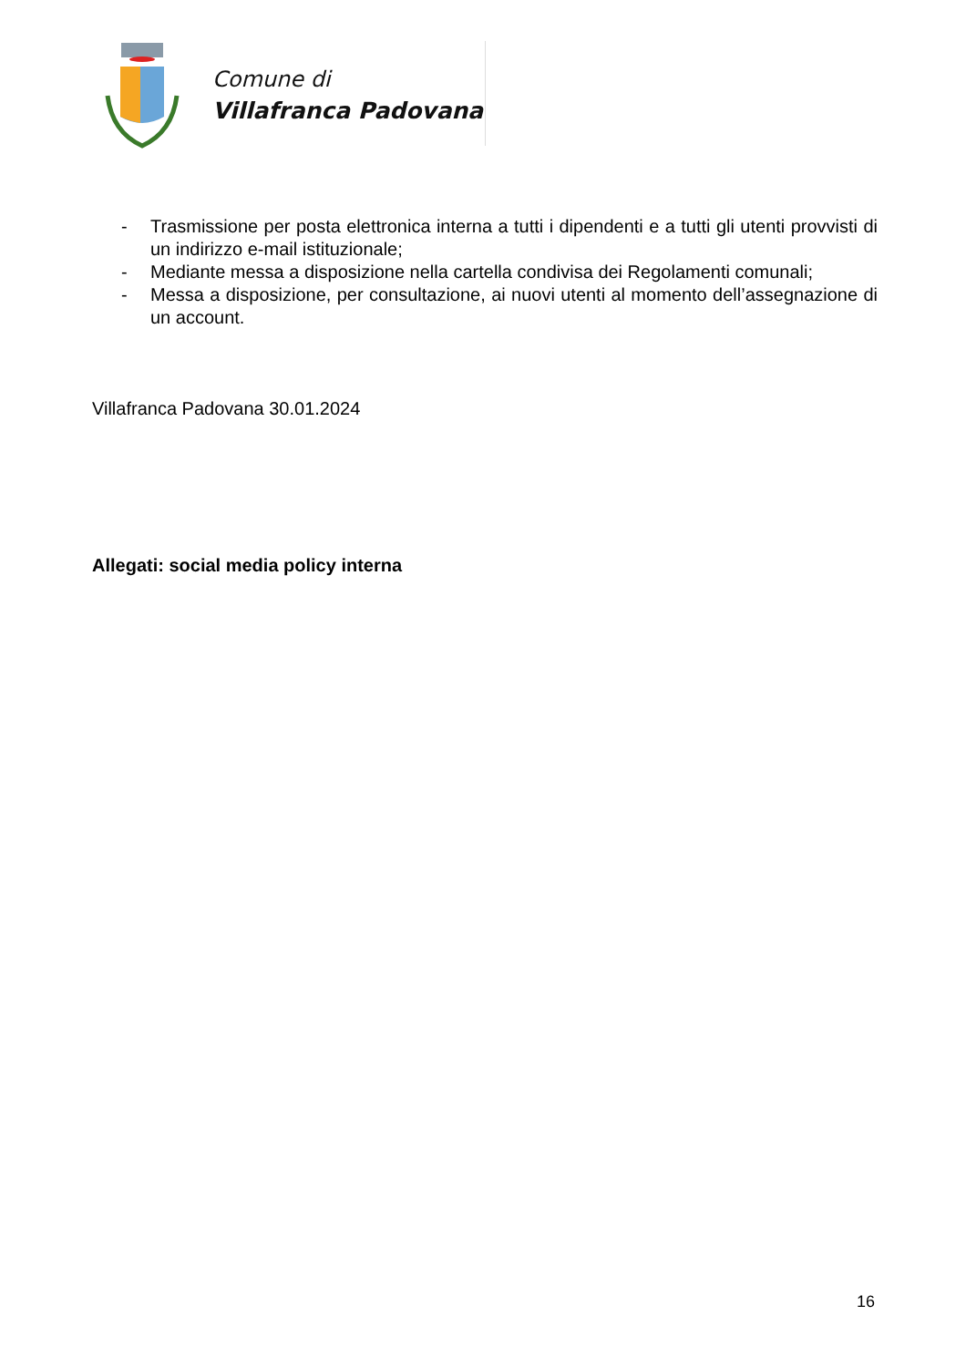Comune di
Villafranca Padovana
- Trasmissione per posta elettronica interna a tutti i dipendenti e a tutti gli utenti provvisti di un indirizzo e-mail istituzionale;
- Mediante messa a disposizione nella cartella condivisa dei Regolamenti comunali;
- Messa a disposizione, per consultazione, ai nuovi utenti al momento dell’assegnazione di un account.
Villafranca Padovana 30.01.2024
Allegati: social media policy interna
16